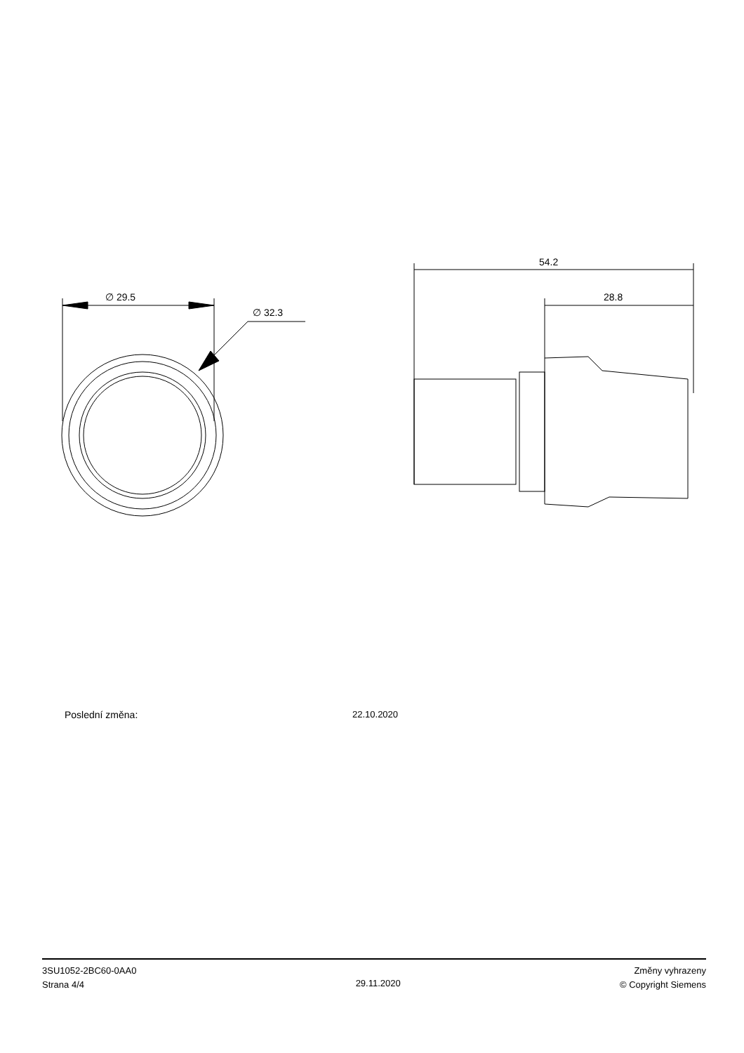∅ 29.5
∅ 32.3
54.2
28.8
Poslední změna: 22.10.2020
3SU1052-2BC60-0AA0
Strana 4/4
29.11.2020
Změny vyhrazeny
© Copyright Siemens